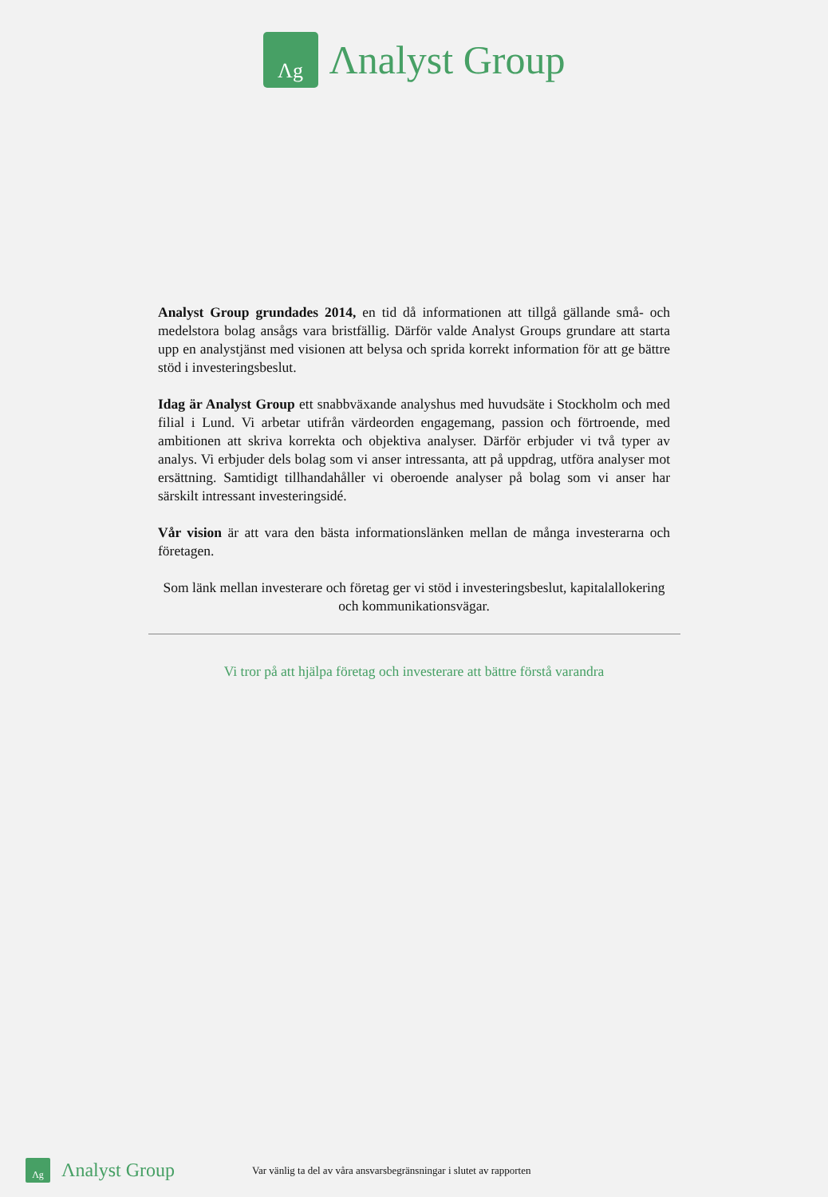Λg
Λnalyst Group
Analyst Group grundades 2014, en tid då informationen att tillgå gällande små- och medelstora bolag ansågs vara bristfällig. Därför valde Analyst Groups grundare att starta upp en analystjänst med visionen att belysa och sprida korrekt information för att ge bättre stöd i investeringsbeslut.
Idag är Analyst Group ett snabbväxande analyshus med huvudsäte i Stockholm och med filial i Lund. Vi arbetar utifrån värdeorden engagemang, passion och förtroende, med ambitionen att skriva korrekta och objektiva analyser. Därför erbjuder vi två typer av analys. Vi erbjuder dels bolag som vi anser intressanta, att på uppdrag, utföra analyser mot ersättning. Samtidigt tillhandahåller vi oberoende analyser på bolag som vi anser har särskilt intressant investeringsidé.
Vår vision är att vara den bästa informationslänken mellan de många investerarna och företagen.
Som länk mellan investerare och företag ger vi stöd i investeringsbeslut, kapitalallokering och kommunikationsvägar.
Vi tror på att hjälpa företag och investerare att bättre förstå varandra
Λg
Λnalyst Group
Var vänlig ta del av våra ansvarsbegränsningar i slutet av rapporten